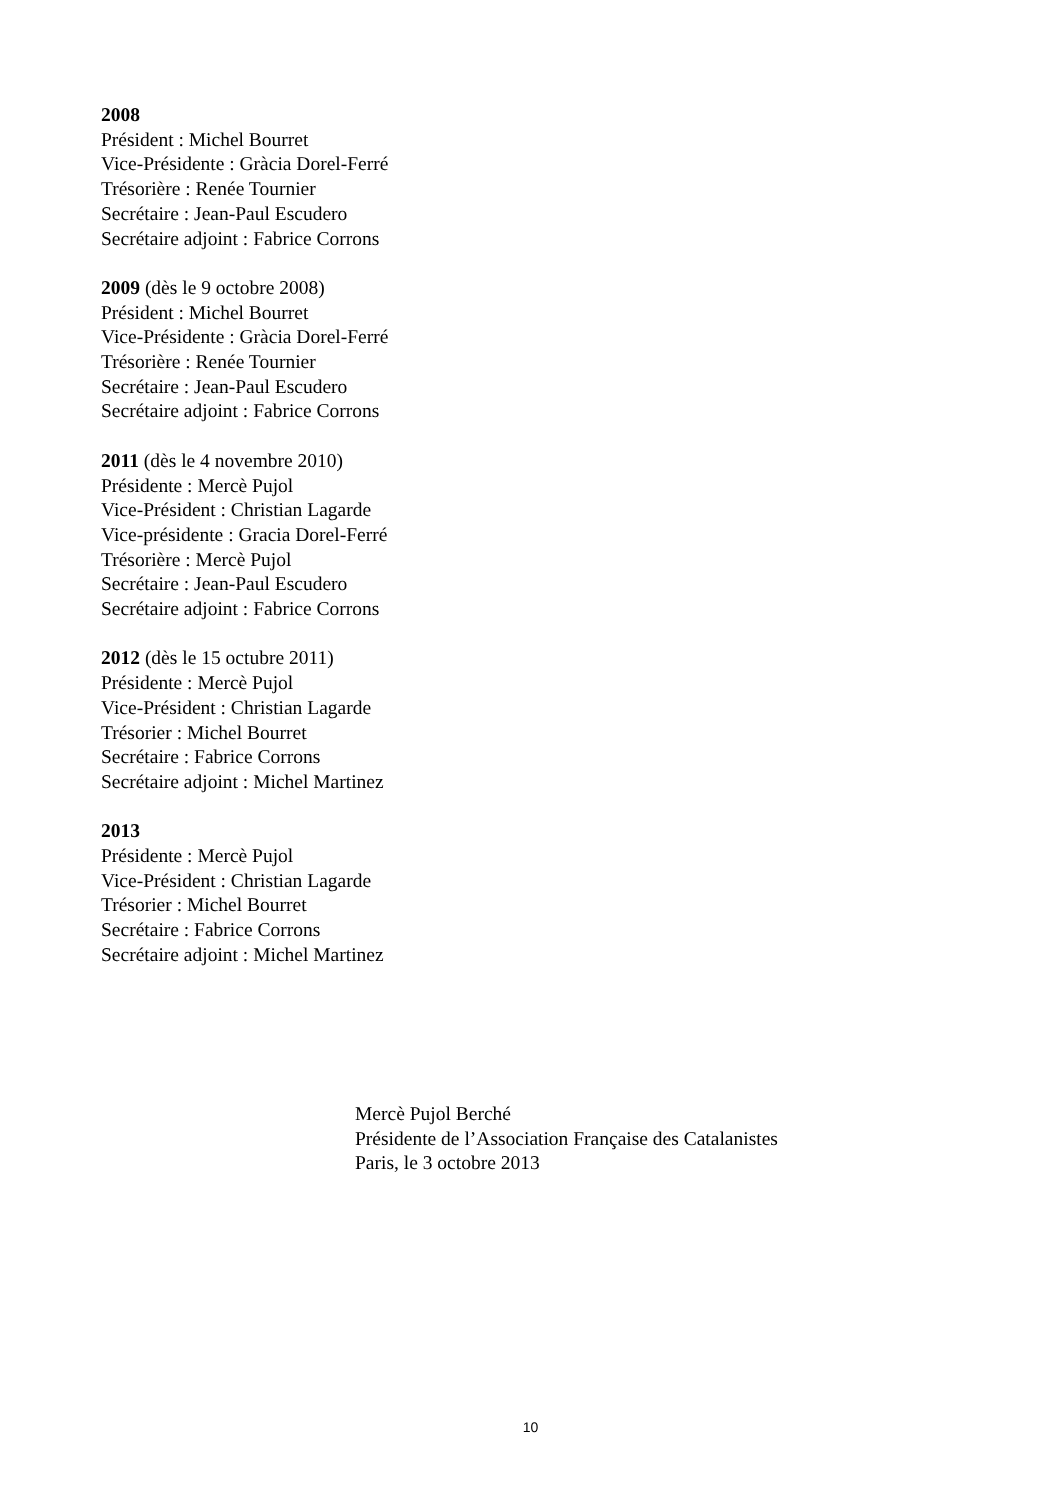2008
Président : Michel Bourret
Vice-Présidente : Gràcia Dorel-Ferré
Trésorière : Renée Tournier
Secrétaire : Jean-Paul Escudero
Secrétaire adjoint : Fabrice Corrons
2009 (dès le 9 octobre 2008)
Président : Michel Bourret
Vice-Présidente : Gràcia Dorel-Ferré
Trésorière : Renée Tournier
Secrétaire : Jean-Paul Escudero
Secrétaire adjoint : Fabrice Corrons
2011 (dès le 4 novembre 2010)
Présidente : Mercè Pujol
Vice-Président : Christian Lagarde
Vice-présidente : Gracia Dorel-Ferré
Trésorière : Mercè Pujol
Secrétaire : Jean-Paul Escudero
Secrétaire adjoint : Fabrice Corrons
2012 (dès le 15 octubre 2011)
Présidente : Mercè Pujol
Vice-Président : Christian Lagarde
Trésorier : Michel Bourret
Secrétaire : Fabrice Corrons
Secrétaire adjoint : Michel Martinez
2013
Présidente : Mercè Pujol
Vice-Président : Christian Lagarde
Trésorier : Michel Bourret
Secrétaire : Fabrice Corrons
Secrétaire adjoint : Michel Martinez
Mercè Pujol Berché
Présidente de l’Association Française des Catalanistes
Paris, le 3 octobre 2013
10